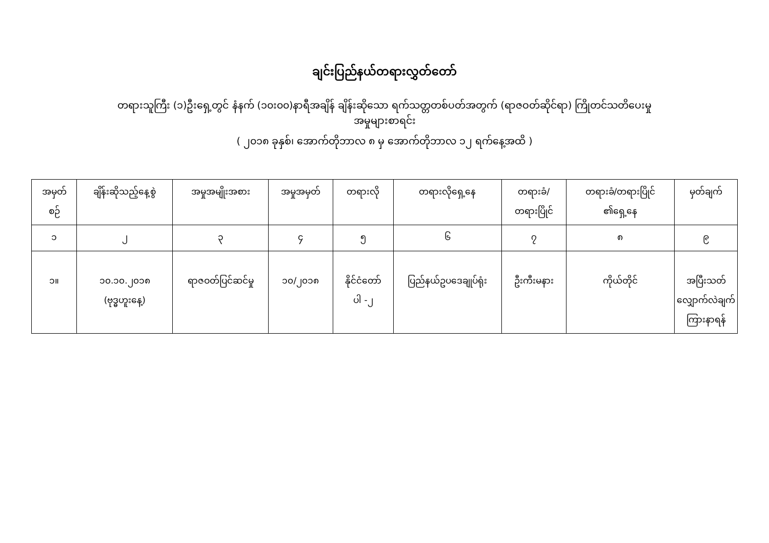ချင်းပြည်နယ်တရားလွှတ်တော်
တရားသူကြီး (၁)ဦးရှေ့တွင် နံနက် (၁၀း၀၀)နာရီအချိန် ချိန်းဆိုသော ရက်သတ္တတစ်ပတ်အတွက် (ရာဇဝတ်ဆိုင်ရာ) ကြိုတင်သတိပေးမှု
အမှုများစာရင်း
( ၂၀၁၈ ခုနှစ်၊ အောက်တိုဘာလ ၈ မှ အောက်တိုဘာလ ၁၂ ရက်နေ့အထိ )
| အမှတ် စဉ် | ချိန်းဆိုသည့်နေ့စွဲ | အမှုအမျိုးအစား | အမှုအမှတ် | တရားလို | တရားလိုရှေ့နေ | တရားခံ/ တရားပြိုင် | တရားခံ/တရားပြိုင် ၏ရှေ့နေ | မှတ်ချက် |
| --- | --- | --- | --- | --- | --- | --- | --- | --- |
| ၁ | ၂ | ၃ | ၄ | ၅ | ၆ | ၇ | ၈ | ၉ |
| ၁။ | ၁၀.၁၀.၂၀၁၈ (ဗုဒ္ဓဟူးနေ့) | ရာဇဝတ်ပြင်ဆင်မှု | ၁၀/၂၀၁၈ | နိုင်ငံတော် ပါ -၂ | ပြည်နယ်ဥပဒေချုပ်ရုံး | ဦးကီးမနား | ကိုယ်တိုင် | အပြီးသတ် လျှောက်လဲချက် ကြားနာရန် |